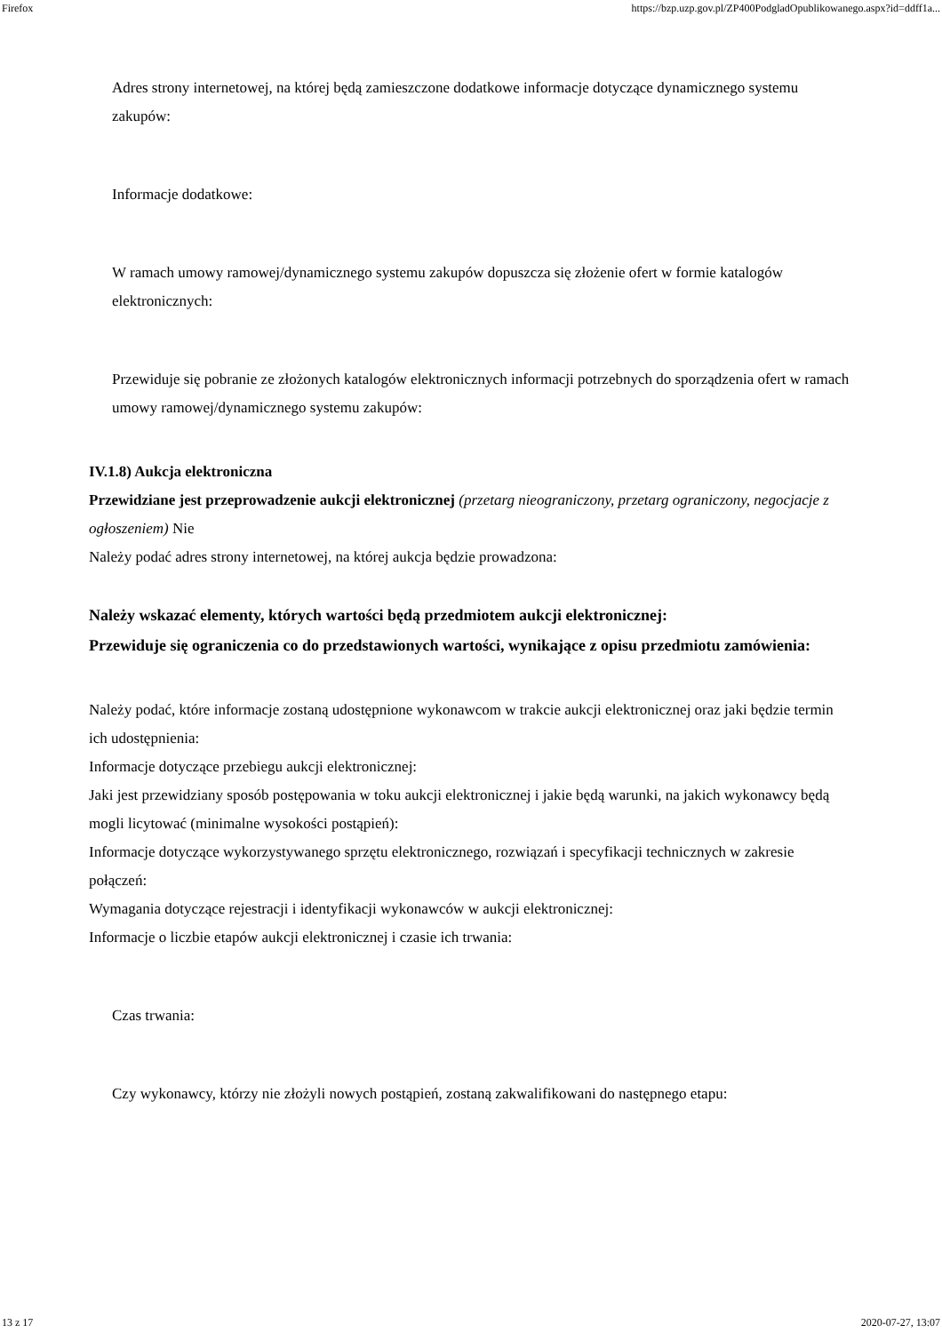Firefox https://bzp.uzp.gov.pl/ZP400PodgladOpublikowanego.aspx?id=ddff1a...
Adres strony internetowej, na której będą zamieszczone dodatkowe informacje dotyczące dynamicznego systemu zakupów:
Informacje dodatkowe:
W ramach umowy ramowej/dynamicznego systemu zakupów dopuszcza się złożenie ofert w formie katalogów elektronicznych:
Przewiduje się pobranie ze złożonych katalogów elektronicznych informacji potrzebnych do sporządzenia ofert w ramach umowy ramowej/dynamicznego systemu zakupów:
IV.1.8) Aukcja elektroniczna
Przewidziane jest przeprowadzenie aukcji elektronicznej (przetarg nieograniczony, przetarg ograniczony, negocjacje z ogłoszeniem) Nie
Należy podać adres strony internetowej, na której aukcja będzie prowadzona:
Należy wskazać elementy, których wartości będą przedmiotem aukcji elektronicznej:
Przewiduje się ograniczenia co do przedstawionych wartości, wynikające z opisu przedmiotu zamówienia:
Należy podać, które informacje zostaną udostępnione wykonawcom w trakcie aukcji elektronicznej oraz jaki będzie termin ich udostępnienia:
Informacje dotyczące przebiegu aukcji elektronicznej:
Jaki jest przewidziany sposób postępowania w toku aukcji elektronicznej i jakie będą warunki, na jakich wykonawcy będą mogli licytować (minimalne wysokości postąpień):
Informacje dotyczące wykorzystywanego sprzętu elektronicznego, rozwiązań i specyfikacji technicznych w zakresie połączeń:
Wymagania dotyczące rejestracji i identyfikacji wykonawców w aukcji elektronicznej:
Informacje o liczbie etapów aukcji elektronicznej i czasie ich trwania:
Czas trwania:
Czy wykonawcy, którzy nie złożyli nowych postąpień, zostaną zakwalifikowani do następnego etapu:
13 z 17 2020-07-27, 13:07